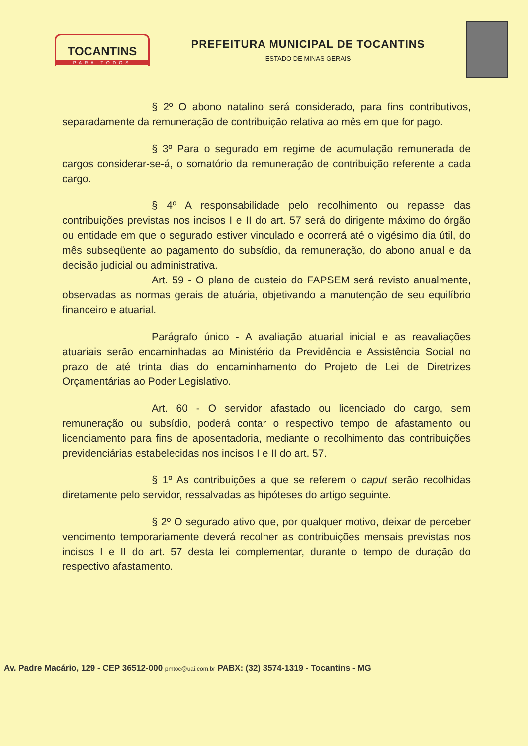TOCANTINS
PARA TODOS
PREFEITURA MUNICIPAL DE TOCANTINS
ESTADO DE MINAS GERAIS
§ 2º O abono natalino será considerado, para fins contributivos, separadamente da remuneração de contribuição relativa ao mês em que for pago.
§ 3º Para o segurado em regime de acumulação remunerada de cargos considerar-se-á, o somatório da remuneração de contribuição referente a cada cargo.
§ 4º A responsabilidade pelo recolhimento ou repasse das contribuições previstas nos incisos I e II do art. 57 será do dirigente máximo do órgão ou entidade em que o segurado estiver vinculado e ocorrerá até o vigésimo dia útil, do mês subseqüente ao pagamento do subsídio, da remuneração, do abono anual e da decisão judicial ou administrativa.
Art. 59 - O plano de custeio do FAPSEM será revisto anualmente, observadas as normas gerais de atuária, objetivando a manutenção de seu equilíbrio financeiro e atuarial.
Parágrafo único - A avaliação atuarial inicial e as reavaliações atuariais serão encaminhadas ao Ministério da Previdência e Assistência Social no prazo de até trinta dias do encaminhamento do Projeto de Lei de Diretrizes Orçamentárias ao Poder Legislativo.
Art. 60 - O servidor afastado ou licenciado do cargo, sem remuneração ou subsídio, poderá contar o respectivo tempo de afastamento ou licenciamento para fins de aposentadoria, mediante o recolhimento das contribuições previdenciárias estabelecidas nos incisos I e II do art. 57.
§ 1º As contribuições a que se referem o caput serão recolhidas diretamente pelo servidor, ressalvadas as hipóteses do artigo seguinte.
§ 2º O segurado ativo que, por qualquer motivo, deixar de perceber vencimento temporariamente deverá recolher as contribuições mensais previstas nos incisos I e II do art. 57 desta lei complementar, durante o tempo de duração do respectivo afastamento.
Av. Padre Macário, 129 - CEP 36512-000 pmtoc@uai.com.br PABX: (32) 3574-1319 - Tocantins - MG